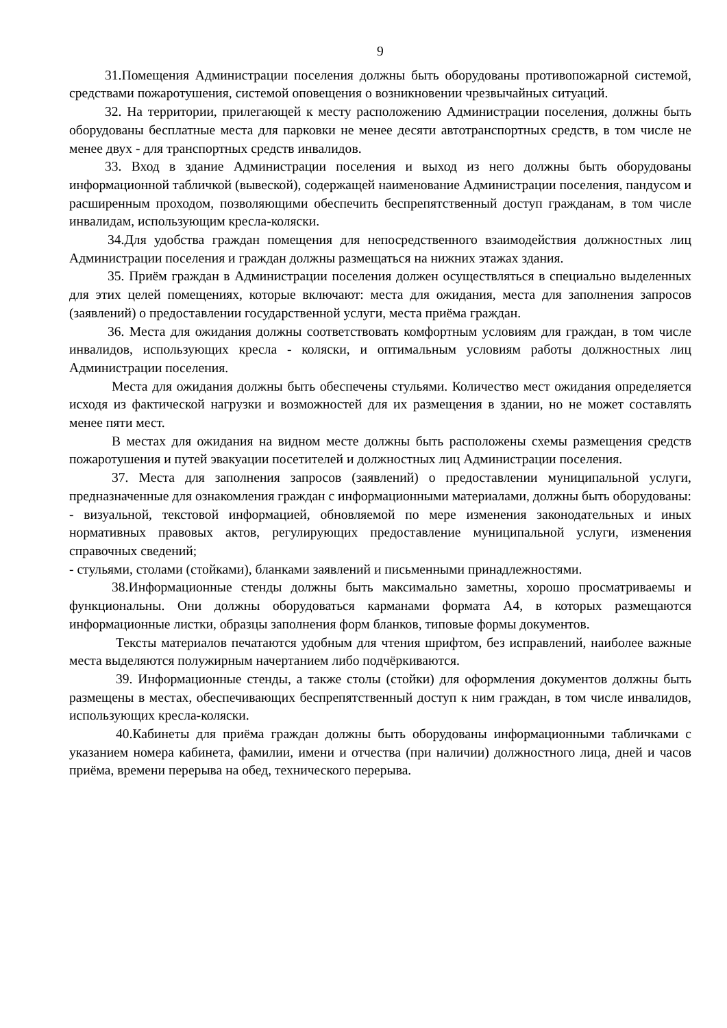9
31.Помещения Администрации поселения должны быть оборудованы противопожарной системой, средствами пожаротушения, системой оповещения о возникновении чрезвычайных ситуаций.
32. На территории, прилегающей к месту расположению Администрации поселения, должны быть оборудованы бесплатные места для парковки не менее десяти автотранспортных средств, в том числе не менее двух - для транспортных средств инвалидов.
33. Вход в здание Администрации поселения и выход из него должны быть оборудованы информационной табличкой (вывеской), содержащей наименование Администрации поселения, пандусом и расширенным проходом, позволяющими обеспечить беспрепятственный доступ гражданам, в том числе инвалидам, использующим кресла-коляски.
34.Для удобства граждан помещения для непосредственного взаимодействия должностных лиц Администрации поселения и граждан должны размещаться на нижних этажах здания.
35. Приём граждан в Администрации поселения должен осуществляться в специально выделенных для этих целей помещениях, которые включают: места для ожидания, места для заполнения запросов (заявлений) о предоставлении государственной услуги, места приёма граждан.
36. Места для ожидания должны соответствовать комфортным условиям для граждан, в том числе инвалидов, использующих кресла - коляски, и оптимальным условиям работы должностных лиц Администрации поселения.
Места для ожидания должны быть обеспечены стульями. Количество мест ожидания определяется исходя из фактической нагрузки и возможностей для их размещения в здании, но не может составлять менее пяти мест.
В местах для ожидания на видном месте должны быть расположены схемы размещения средств пожаротушения и путей эвакуации посетителей и должностных лиц Администрации поселения.
37. Места для заполнения запросов (заявлений) о предоставлении муниципальной услуги, предназначенные для ознакомления граждан с информационными материалами, должны быть оборудованы:
- визуальной, текстовой информацией, обновляемой по мере изменения законодательных и иных нормативных правовых актов, регулирующих предоставление муниципальной услуги, изменения справочных сведений;
- стульями, столами (стойками), бланками заявлений и письменными принадлежностями.
38.Информационные стенды должны быть максимально заметны, хорошо просматриваемы и функциональны. Они должны оборудоваться карманами формата А4, в которых размещаются информационные листки, образцы заполнения форм бланков, типовые формы документов.
Тексты материалов печатаются удобным для чтения шрифтом, без исправлений, наиболее важные места выделяются полужирным начертанием либо подчёркиваются.
39. Информационные стенды, а также столы (стойки) для оформления документов должны быть размещены в местах, обеспечивающих беспрепятственный доступ к ним граждан, в том числе инвалидов, использующих кресла-коляски.
40.Кабинеты для приёма граждан должны быть оборудованы информационными табличками с указанием номера кабинета, фамилии, имени и отчества (при наличии) должностного лица, дней и часов приёма, времени перерыва на обед, технического перерыва.